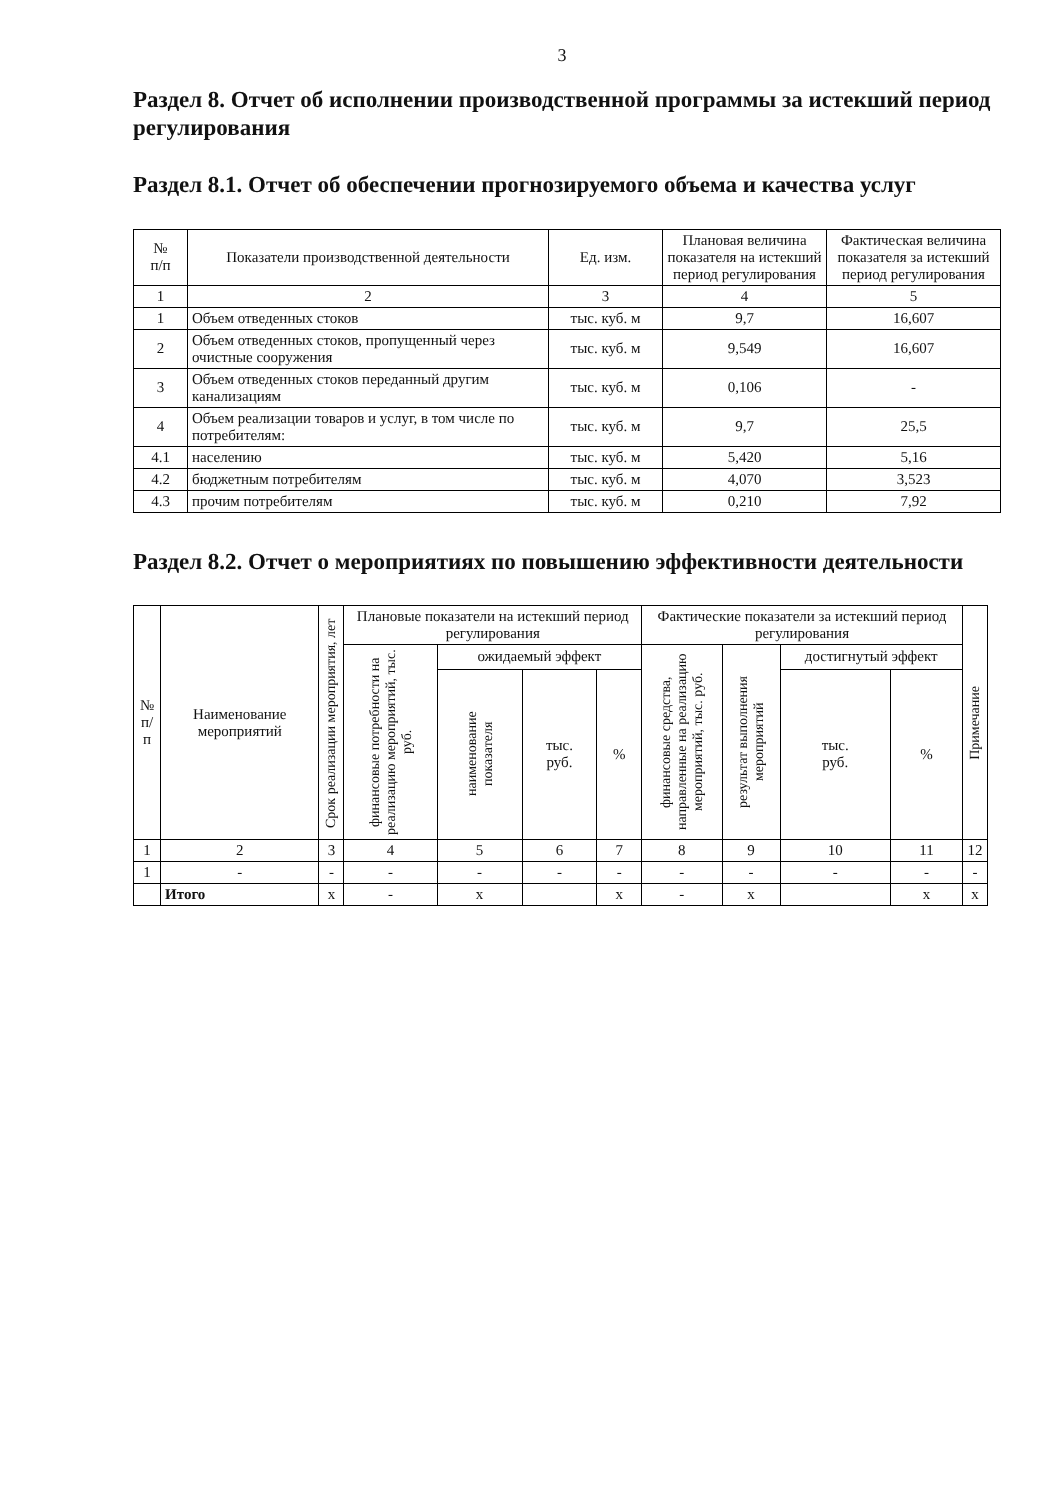3
Раздел 8. Отчет об исполнении производственной программы за истекший период регулирования
Раздел 8.1. Отчет об обеспечении прогнозируемого объема и качества услуг
| № п/п | Показатели производственной деятельности | Ед. изм. | Плановая величина показателя на истекший период регулирования | Фактическая величина показателя за истекший период регулирования |
| --- | --- | --- | --- | --- |
| 1 | 2 | 3 | 4 | 5 |
| 1 | Объем отведенных стоков | тыс. куб. м | 9,7 | 16,607 |
| 2 | Объем отведенных стоков, пропущенный через очистные сооружения | тыс. куб. м | 9,549 | 16,607 |
| 3 | Объем отведенных стоков переданный другим канализациям | тыс. куб. м | 0,106 | - |
| 4 | Объем реализации товаров и услуг, в том числе по потребителям: | тыс. куб. м | 9,7 | 25,5 |
| 4.1 | населению | тыс. куб. м | 5,420 | 5,16 |
| 4.2 | бюджетным потребителям | тыс. куб. м | 4,070 | 3,523 |
| 4.3 | прочим потребителям | тыс. куб. м | 0,210 | 7,92 |
Раздел 8.2. Отчет о мероприятиях по повышению эффективности деятельности
| № п/п | Наименование мероприятий | Срок реализации мероприятия, лет | Плановые показатели на истекший период регулирования | | | | Фактические показатели за истекший период регулирования | | | | Примечание |
| --- | --- | --- | --- | --- | --- | --- | --- | --- | --- | --- | --- |
| | | | финансовые потребности на реализацию мероприятий, тыс. руб. | ожидаемый эффект | | | финансовые средства, направленные на реализацию мероприятий, тыс. руб. | результат выполнения мероприятий | достигнутый эффект | | |
| | | | | наименование показателя | тыс. руб. | % | | | тыс. руб. | % | |
| 1 | 2 | 3 | 4 | 5 | 6 | 7 | 8 | 9 | 10 | 11 | 12 |
| 1 | - | - | - | - | - | - | - | - | - | - | - |
| | Итого | x | - | x | | x | - | x | | x | x |